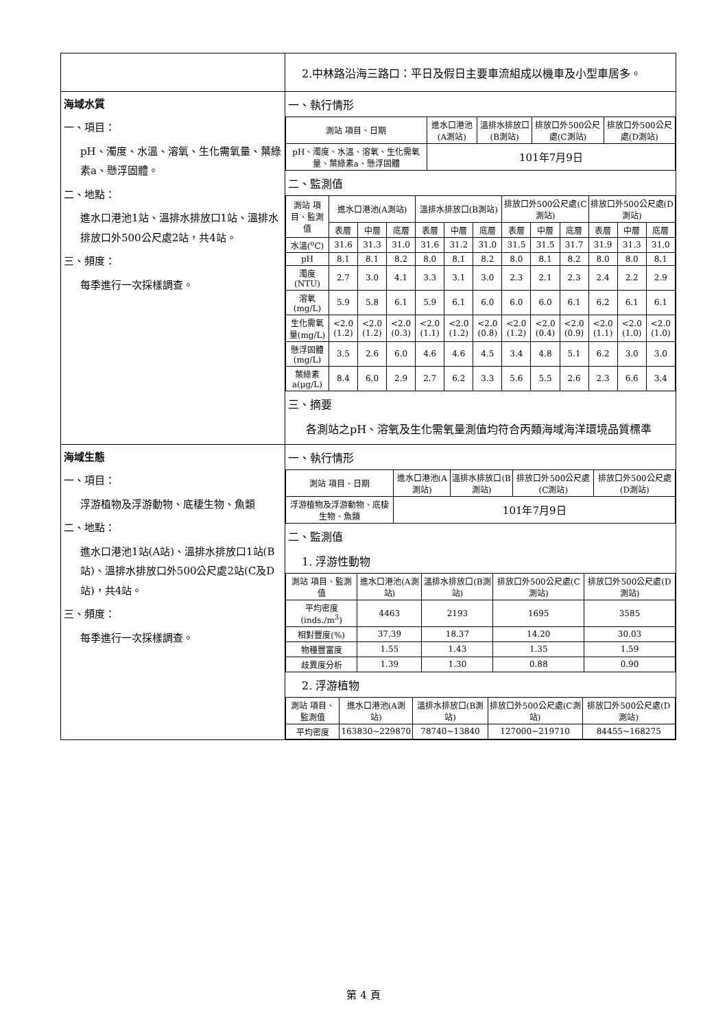| | 2.中林路沿海三路口：平日及假日主要車流組成以機車及小型車居多。 |
| 海域水質 一、項目： pH、濁度、水溫、溶氧、生化需氧量、葉綠素a、懸浮固體。 二、地點： 進水口港池1站、溫排水排放口1站、溫排水排放口外500公尺處2站，共4站。 三、頻度： 每季進行一次採樣調查。 | 一、執行情形 / 測站 項目、日期 / 進水口港池(A測站) / 溫排水排放口(B測站) / 排放口外500公尺處(C測站) / 排放口外500公尺處(D測站) / / --- / --- / --- / --- / --- / / pH、濁度、水溫、溶氧、生化需氧量、葉綠素a、懸浮固體 / 101年7月9日 / / / / 二、監測值 / 測站 項目、監測值 / 進水口港池(A測站) / / / 溫排水排放口(B測站) / / / 排放口外500公尺處(C測站) / / / 排放口外500公尺處(D測站) / / / / --- / --- / --- / --- / --- / --- / --- / --- / --- / --- / --- / --- / --- / / / 表層 / 中層 / 底層 / 表層 / 中層 / 底層 / 表層 / 中層 / 底層 / 表層 / 中層 / 底層 / / 水溫(<sup>o</sup>C) / 31.6 / 31.3 / 31.0 / 31.6 / 31.2 / 31.0 / 31.5 / 31.5 / 31.7 / 31.9 / 31.3 / 31.0 / / pH / 8.1 / 8.1 / 8.2 / 8.0 / 8.1 / 8.2 / 8.0 / 8.1 / 8.2 / 8.0 / 8.0 / 8.1 / / 濁度(NTU) / 2.7 / 3.0 / 4.1 / 3.3 / 3.1 / 3.0 / 2.3 / 2.1 / 2.3 / 2.4 / 2.2 / 2.9 / / 溶氧(mg/L) / 5.9 / 5.8 / 6.1 / 5.9 / 6.1 / 6.0 / 6.0 / 6.0 / 6.1 / 6.2 / 6.1 / 6.1 / / 生化需氧量(mg/L) / <2.0 (1.2) / <2.0 (1.2) / <2.0 (0.3) / <2.0 (1.1) / <2.0 (1.2) / <2.0 (0.8) / <2.0 (1.2) / <2.0 (0.4) / <2.0 (0.9) / <2.0 (1.1) / <2.0 (1.0) / <2.0 (1.0) / / 懸浮固體(mg/L) / 3.5 / 2.6 / 6.0 / 4.6 / 4.6 / 4.5 / 3.4 / 4.8 / 5.1 / 6.2 / 3.0 / 3.0 / / 葉綠素a(μg/L) / 8.4 / 6.0 / 2.9 / 2.7 / 6.2 / 3.3 / 5.6 / 5.5 / 2.6 / 2.3 / 6.6 / 3.4 / 三、摘要 各測站之pH、溶氧及生化需氧量測值均符合丙類海域海洋環境品質標準 |
| 海域生態 一、項目： 浮游植物及浮游動物、底棲生物、魚類 二、地點： 進水口港池1站(A站)、溫排水排放口1站(B站)、溫排水排放口外500公尺處2站(C及D站)，共4站。 三、頻度： 每季進行一次採樣調查。 | 一、執行情形 / 測站 項目、日期 / 進水口港池(A測站) / 溫排水排放口(B測站) / 排放口外500公尺處(C測站) / 排放口外500公尺處(D測站) / / --- / --- / --- / --- / --- / / 浮游植物及浮游動物、底棲生物、魚類 / 101年7月9日 / / / / 二、監測值 1. 浮游性動物 / 測站 項目、監測值 / 進水口港池(A測站) / 溫排水排放口(B測站) / 排放口外500公尺處(C測站) / 排放口外500公尺處(D測站) / / --- / --- / --- / --- / --- / / 平均密度(inds./m<sup>3</sup>) / 4463 / 2193 / 1695 / 3585 / / 相對豐度(%) / 37.39 / 18.37 / 14.20 / 30.03 / / 物種豐富度 / 1.55 / 1.43 / 1.35 / 1.59 / / 歧異度分析 / 1.39 / 1.30 / 0.88 / 0.90 / 2. 浮游植物 / 測站 項目、監測值 / 進水口港池(A測站) / 溫排水排放口(B測站) / 排放口外500公尺處(C測站) / 排放口外500公尺處(D測站) / / --- / --- / --- / --- / --- / / 平均密度 / 163830~229870 / 78740~13840 / 127000~219710 / 84455~168275 / |
第 4 頁